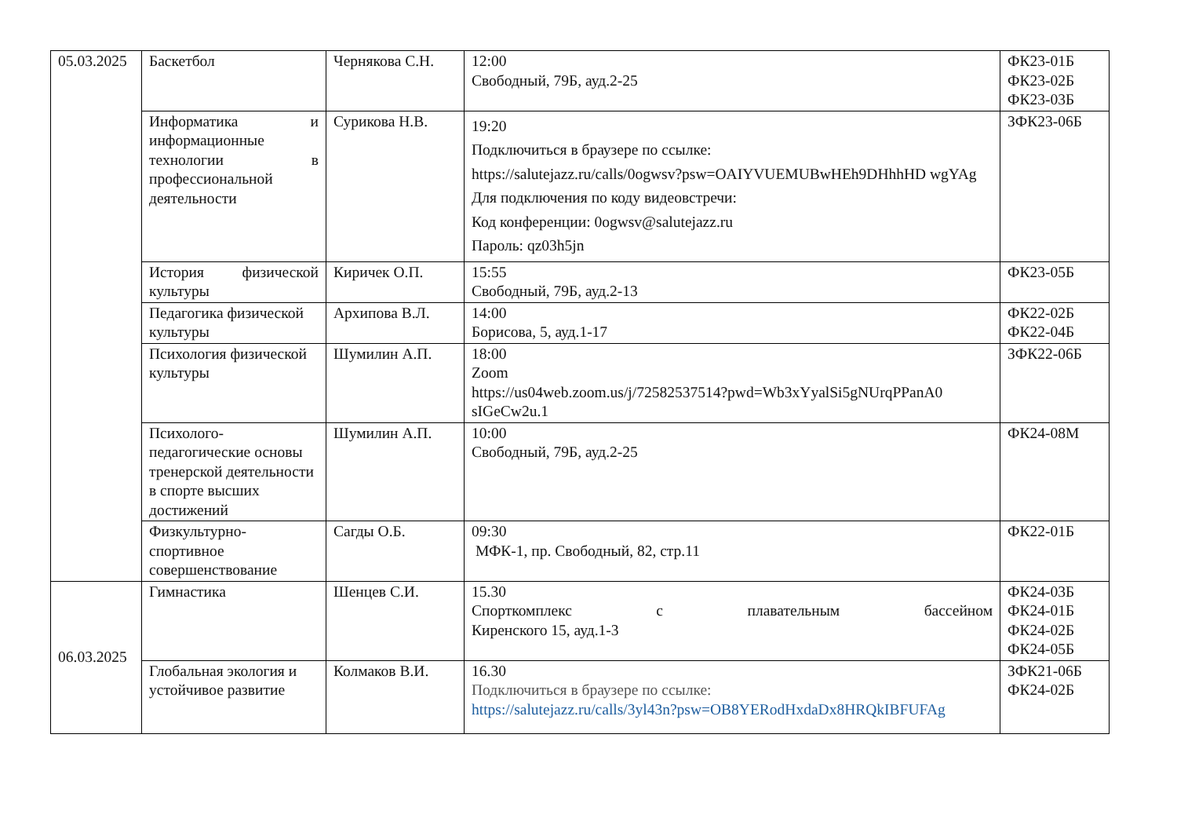| 05.03.2025 | Баскетбол | Чернякова С.Н. | 12:00 Свободный, 79Б, ауд.2-25 | ФК23-01Б ФК23-02Б ФК23-03Б |
| | Информатика и информационные технологии в профессиональной деятельности | Сурикова Н.В. | 19:20 Подключиться в браузере по ссылке: https://salutejazz.ru/calls/0ogwsv?psw=OAIYVUEMUBwHEh9DHhhHD wgYAg Для подключения по коду видеовстречи: Код конференции: 0ogwsv@salutejazz.ru Пароль: qz03h5jn | ЗФК23-06Б |
| | История физической культуры | Киричек О.П. | 15:55 Свободный, 79Б, ауд.2-13 | ФК23-05Б |
| | Педагогика физической культуры | Архипова В.Л. | 14:00 Борисова, 5, ауд.1-17 | ФК22-02Б ФК22-04Б |
| | Психология физической культуры | Шумилин А.П. | 18:00 Zoom https://us04web.zoom.us/j/72582537514?pwd=Wb3xYyalSi5gNUrqPPanA0 sIGeCw2u.1 | ЗФК22-06Б |
| | Психолого-педагогические основы тренерской деятельности в спорте высших достижений | Шумилин А.П. | 10:00 Свободный, 79Б, ауд.2-25 | ФК24-08М |
| | Физкультурно-спортивное совершенствование | Сагды О.Б. | 09:30 МФК-1, пр. Свободный, 82, стр.11 | ФК22-01Б |
| 06.03.2025 | Гимнастика | Шенцев С.И. | 15.30 Спорткомплекс с плавательным бассейном Киренского 15, ауд.1-3 | ФК24-03Б ФК24-01Б ФК24-02Б ФК24-05Б |
| | Глобальная экология и устойчивое развитие | Колмаков В.И. | 16.30 Подключиться в браузере по ссылке: https://salutejazz.ru/calls/3yl43n?psw=OB8YERodHxdaDx8HRQkIBFUFAg | ЗФК21-06Б ФК24-02Б |